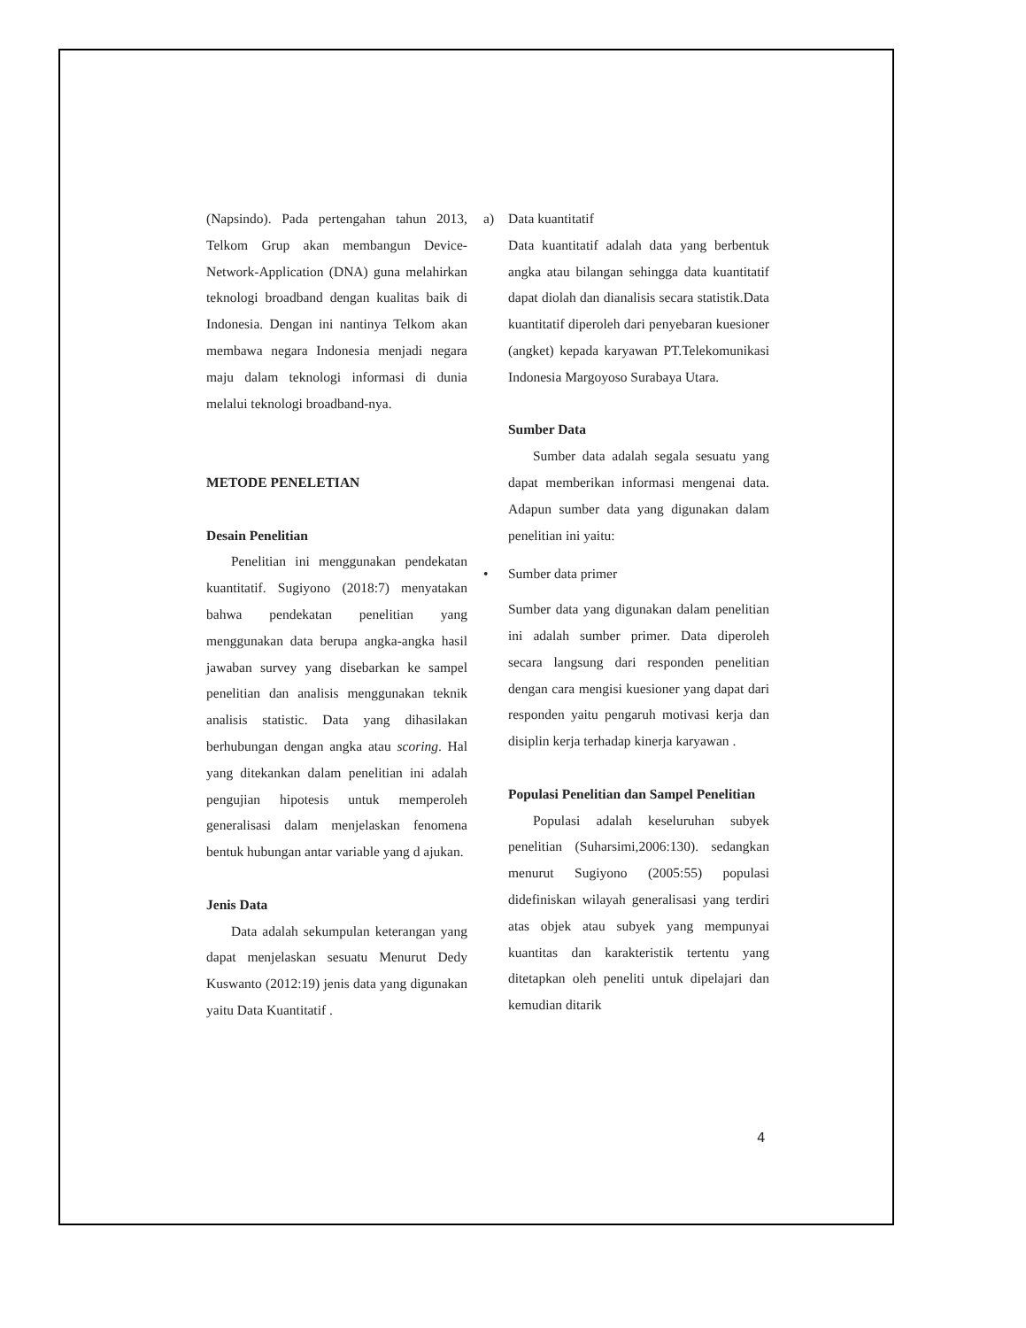(Napsindo). Pada pertengahan tahun 2013, Telkom Grup akan membangun Device-Network-Application (DNA) guna melahirkan teknologi broadband dengan kualitas baik di Indonesia. Dengan ini nantinya Telkom akan membawa negara Indonesia menjadi negara maju dalam teknologi informasi di dunia melalui teknologi broadband-nya.
METODE PENELETIAN
Desain Penelitian
Penelitian ini menggunakan pendekatan kuantitatif. Sugiyono (2018:7) menyatakan bahwa pendekatan penelitian yang menggunakan data berupa angka-angka hasil jawaban survey yang disebarkan ke sampel penelitian dan analisis menggunakan teknik analisis statistic. Data yang dihasilakan berhubungan dengan angka atau scoring. Hal yang ditekankan dalam penelitian ini adalah pengujian hipotesis untuk memperoleh generalisasi dalam menjelaskan fenomena bentuk hubungan antar variable yang d ajukan.
Jenis Data
Data adalah sekumpulan keterangan yang dapat menjelaskan sesuatu Menurut Dedy Kuswanto (2012:19) jenis data yang digunakan yaitu Data Kuantitatif .
a) Data kuantitatif
Data kuantitatif adalah data yang berbentuk angka atau bilangan sehingga data kuantitatif dapat diolah dan dianalisis secara statistik.Data kuantitatif diperoleh dari penyebaran kuesioner (angket) kepada karyawan PT.Telekomunikasi Indonesia Margoyoso Surabaya Utara.
Sumber Data
Sumber data adalah segala sesuatu yang dapat memberikan informasi mengenai data. Adapun sumber data yang digunakan dalam penelitian ini yaitu:
• Sumber data primer
Sumber data yang digunakan dalam penelitian ini adalah sumber primer. Data diperoleh secara langsung dari responden penelitian dengan cara mengisi kuesioner yang dapat dari responden yaitu pengaruh motivasi kerja dan disiplin kerja terhadap kinerja karyawan .
Populasi Penelitian dan Sampel Penelitian
Populasi adalah keseluruhan subyek penelitian (Suharsimi,2006:130). sedangkan menurut Sugiyono (2005:55) populasi didefiniskan wilayah generalisasi yang terdiri atas objek atau subyek yang mempunyai kuantitas dan karakteristik tertentu yang ditetapkan oleh peneliti untuk dipelajari dan kemudian ditarik
4